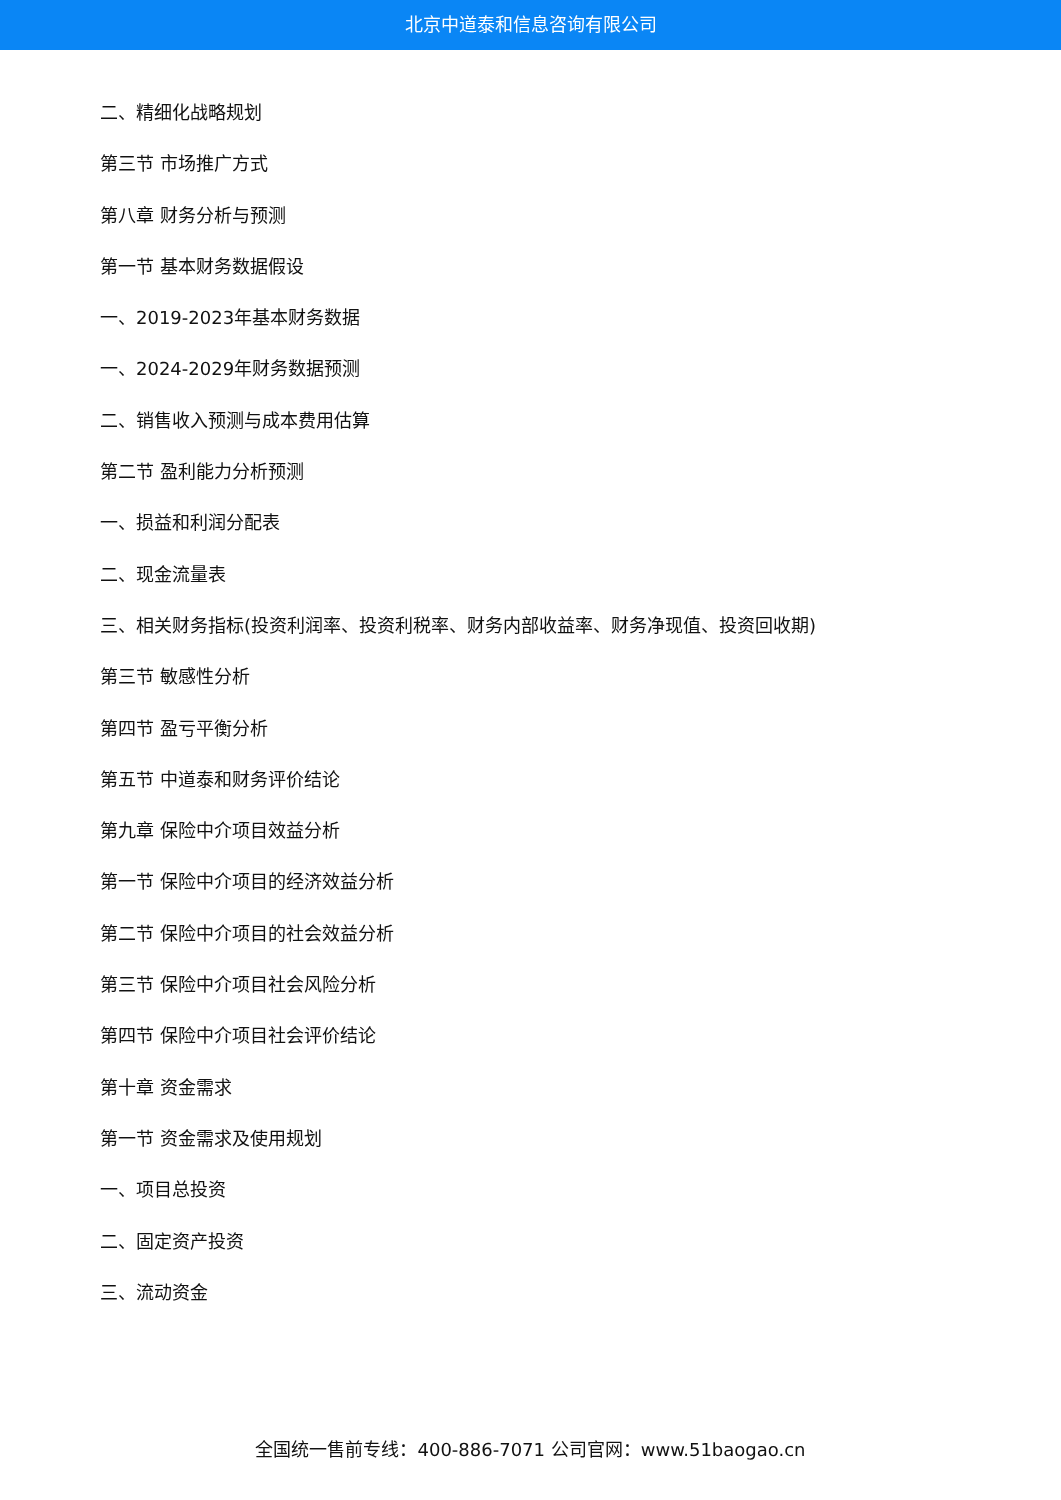北京中道泰和信息咨询有限公司
二、精细化战略规划
第三节 市场推广方式
第八章 财务分析与预测
第一节 基本财务数据假设
一、2019-2023年基本财务数据
一、2024-2029年财务数据预测
二、销售收入预测与成本费用估算
第二节 盈利能力分析预测
一、损益和利润分配表
二、现金流量表
三、相关财务指标(投资利润率、投资利税率、财务内部收益率、财务净现值、投资回收期)
第三节 敏感性分析
第四节 盈亏平衡分析
第五节 中道泰和财务评价结论
第九章 保险中介项目效益分析
第一节 保险中介项目的经济效益分析
第二节 保险中介项目的社会效益分析
第三节 保险中介项目社会风险分析
第四节 保险中介项目社会评价结论
第十章 资金需求
第一节 资金需求及使用规划
一、项目总投资
二、固定资产投资
三、流动资金
全国统一售前专线：400-886-7071 公司官网：www.51baogao.cn